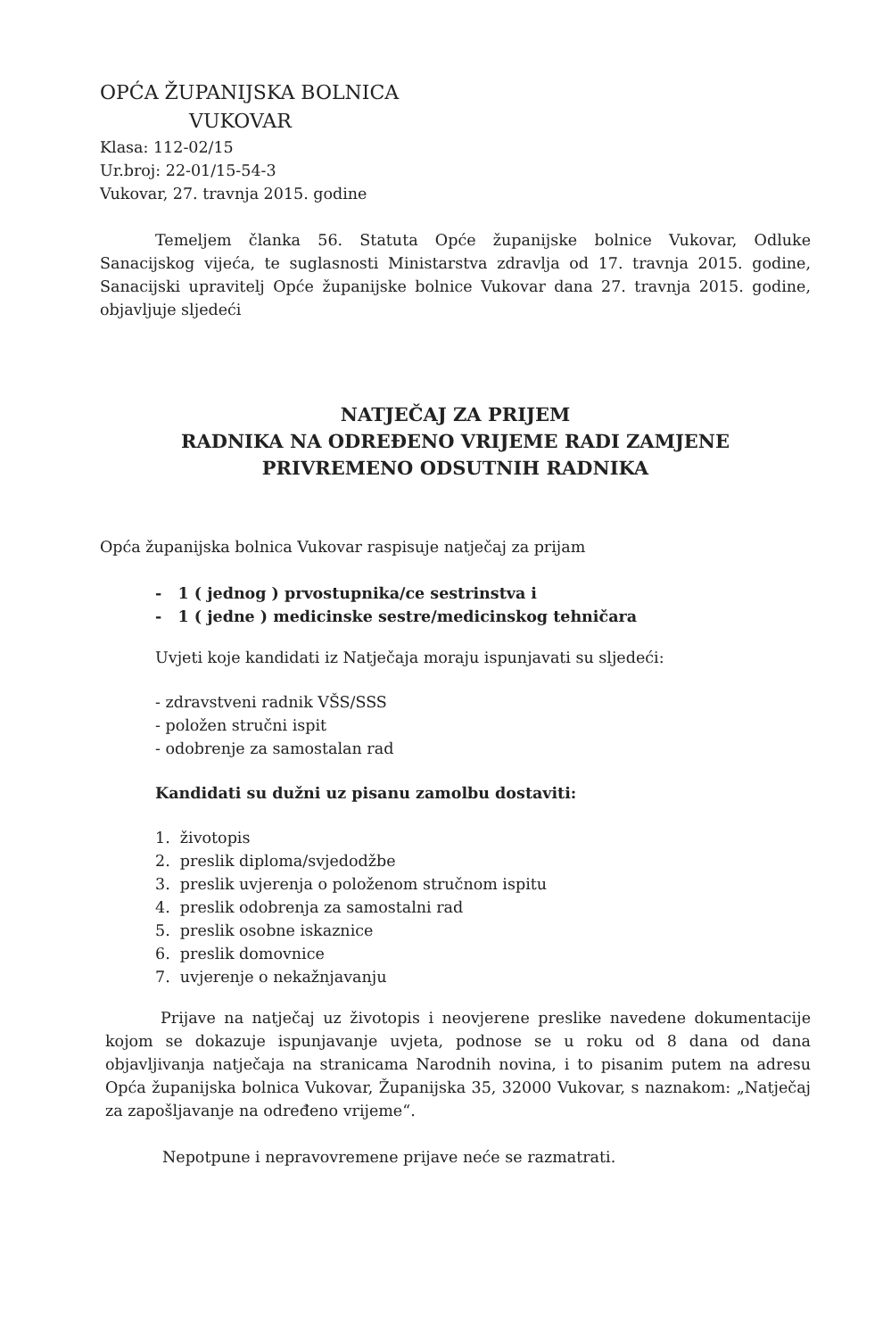OPĆA ŽUPANIJSKA BOLNICA
VUKOVAR
Klasa: 112-02/15
Ur.broj: 22-01/15-54-3
Vukovar, 27. travnja 2015. godine
Temeljem članka 56. Statuta Opće županijske bolnice Vukovar, Odluke Sanacijskog vijeća, te suglasnosti Ministarstva zdravlja od 17. travnja 2015. godine, Sanacijski upravitelj Opće županijske bolnice Vukovar dana 27. travnja 2015. godine, objavljuje sljedeći
NATJEČAJ ZA PRIJEM
RADNIKA NA ODREĐENO VRIJEME RADI ZAMJENE
PRIVREMENO ODSUTNIH RADNIKA
Opća županijska bolnica Vukovar raspisuje natječaj za prijam
- 1 ( jednog ) prvostupnika/ce sestrinstva i
- 1 ( jedne ) medicinske sestre/medicinskog tehničara
Uvjeti koje kandidati iz Natječaja moraju ispunjavati su sljedeći:
- zdravstveni radnik VŠS/SSS
- položen stručni ispit
- odobrenje za samostalan rad
Kandidati su dužni uz pisanu zamolbu dostaviti:
1. životopis
2. preslik diploma/svjedodžbe
3. preslik uvjerenja o položenom stručnom ispitu
4. preslik odobrenja za samostalni rad
5. preslik osobne iskaznice
6. preslik domovnice
7. uvjerenje o nekažnjavanju
Prijave na natječaj uz životopis i neovjerene preslike navedene dokumentacije kojom se dokazuje ispunjavanje uvjeta, podnose se u roku od 8 dana od dana objavljivanja natječaja na stranicama Narodnih novina, i to pisanim putem na adresu Opća županijska bolnica Vukovar, Županijska 35, 32000 Vukovar, s naznakom: „Natječaj za zapošljavanje na određeno vrijeme“.
Nepotpune i nepravovremene prijave neće se razmatrati.